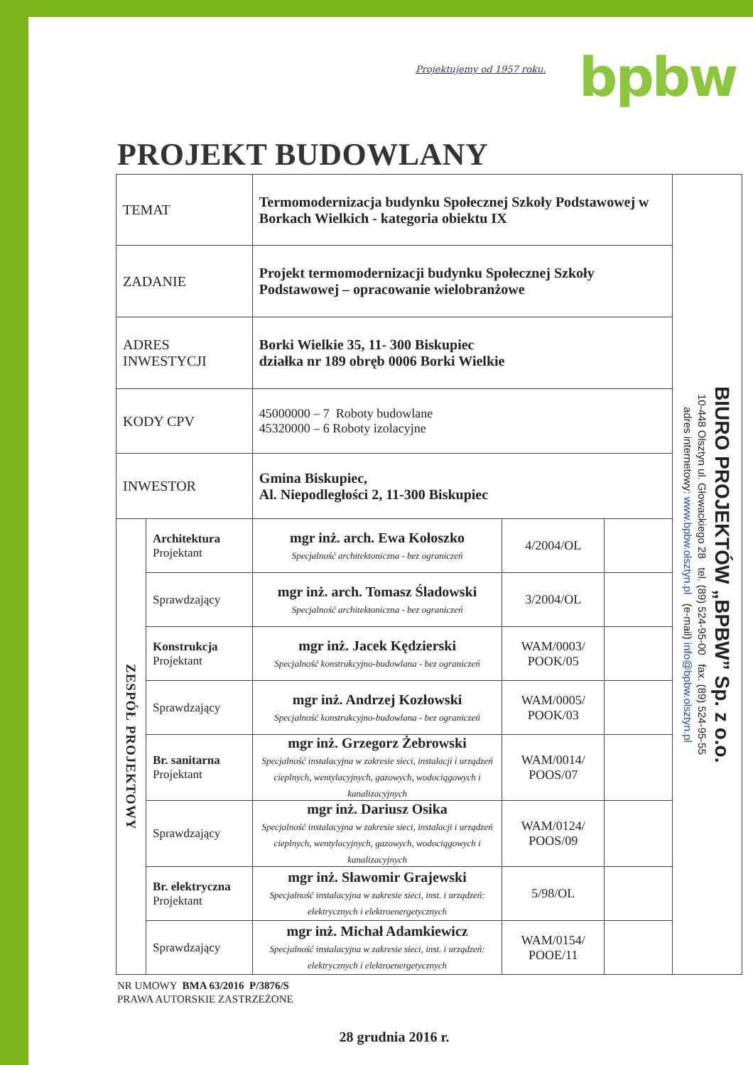Projektujemy od 1957 roku. bpbw
PROJEKT BUDOWLANY
| TEMAT | | Termomodernizacja budynku Społecznej Szkoły Podstawowej w Borkach Wielkich - kategoria obiektu IX | | | BIURO PROJEKTÓW „BPBW” Sp. z o.o. 10-448 Olsztyn ul. Głowackiego 28 tel. (89) 524-95-00 fax. (89) 524-95-55 adres internetowy: www.bpbw.olsztyn.pl (e-mail) info@bpbw.olsztyn.pl |
| ZADANIE | | Projekt termomodernizacji budynku Społecznej Szkoły Podstawowej – opracowanie wielobranżowe | | | |
| ADRES INWESTYCJI | | Borki Wielkie 35, 11- 300 Biskupiec działka nr 189 obręb 0006 Borki Wielkie | | | |
| KODY CPV | | 45000000 – 7 Roboty budowlane 45320000 – 6 Roboty izolacyjne | | | |
| INWESTOR | | Gmina Biskupiec, Al. Niepodległości 2, 11-300 Biskupiec | | | |
| ZESPÓŁ PROJEKTOWY | Architektura Projektant | mgr inż. arch. Ewa Kołoszko Specjalność architektoniczna - bez ograniczeń | 4/2004/OL | | |
| | Sprawdzający | mgr inż. arch. Tomasz Śladowski Specjalność architektoniczna - bez ograniczeń | 3/2004/OL | | |
| | Konstrukcja Projektant | mgr inż. Jacek Kędzierski Specjalność konstrukcyjno-budowlana - bez ograniczeń | WAM/0003/ POOK/05 | | |
| | Sprawdzający | mgr inż. Andrzej Kozłowski Specjalność konstrukcyjno-budowlana - bez ograniczeń | WAM/0005/ POOK/03 | | |
| | Br. sanitarna Projektant | mgr inż. Grzegorz Żebrowski Specjalność instalacyjna w zakresie sieci, instalacji i urządzeń cieplnych, wentylacyjnych, gazowych, wodociągowych i kanalizacyjnych | WAM/0014/ POOS/07 | | |
| | Sprawdzający | mgr inż. Dariusz Osika Specjalność instalacyjna w zakresie sieci, instalacji i urządzeń cieplnych, wentylacyjnych, gazowych, wodociągowych i kanalizacyjnych | WAM/0124/ POOS/09 | | |
| | Br. elektryczna Projektant | mgr inż. Sławomir Grajewski Specjalność instalacyjna w zakresie sieci, inst. i urządzeń: elektrycznych i elektroenergetycznych | 5/98/OL | | |
| | Sprawdzający | mgr inż. Michał Adamkiewicz Specjalność instalacyjna w zakresie sieci, inst. i urządzeń: elektrycznych i elektroenergetycznych | WAM/0154/ POOE/11 | | |
NR UMOWY BMA 63/2016 P/3876/S
PRAWA AUTORSKIE ZASTRZEŻONE
28 grudnia 2016 r.